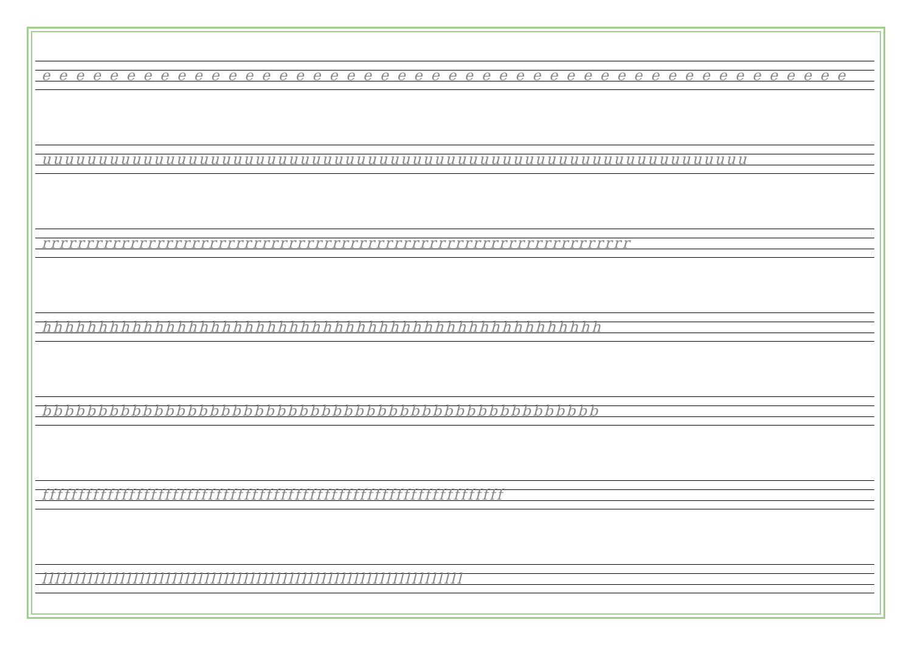e e e e e e e e e e e e e e e e e e e e e e e e e e e e e e e e e e e e e e e e e e e e e e e e
uuuuuuuuuuuuuuuuuuuuuuuuuuuuuuuuuuuuuuuuuuuuuuuuuuuuuuuuuuuuuuu
rrrrrrrrrrrrrrrrrrrrrrrrrrrrrrrrrrrrrrrrrrrrrrrrrrrrrrrrrrrrrrrrrrr
hhhhhhhhhhhhhhhhhhhhhhhhhhhhhhhhhhhhhhhhhhhhhhhhhh
bbbbbbbbbbbbbbbbbbbbbbbbbbbbbbbbbbbbbbbbbbbbbbbbbb
ffffffffffffffffffffffffffffffffffffffffffffffffffffffffffffffff
lllllllllllllllllllllllllllllllllllllllllllllllllllllllllllllllll